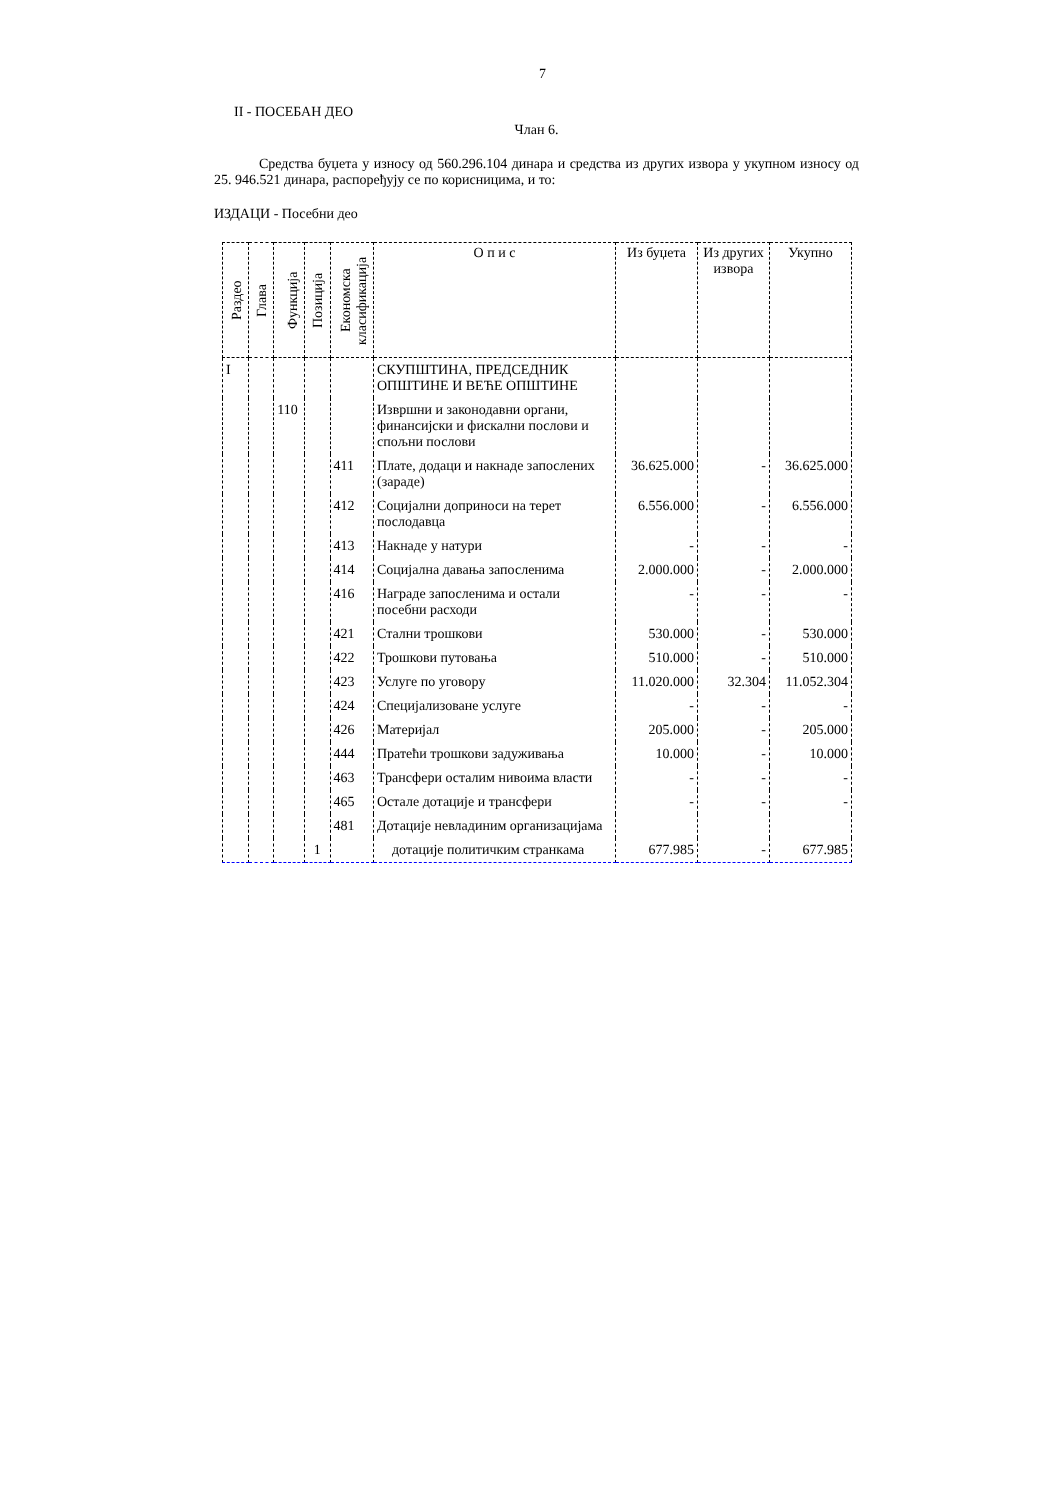7
II - ПОСЕБАН ДЕО
Члан 6.
Средства буџета у износу од 560.296.104 динара и средства из других извора у укупном износу од 25. 946.521 динара, распоређују се по корисницима, и то:
ИЗДАЦИ - Посебни део
| Раздео | Глава | Функција | Позиција | Економска класификација | О п и с | Из буџета | Из других извора | Укупно |
| --- | --- | --- | --- | --- | --- | --- | --- | --- |
| I | | | | | СКУПШТИНА, ПРЕДСЕДНИК ОПШТИНЕ И ВЕЋЕ ОПШТИНЕ | | | |
| | | 110 | | | Извршни и законодавни органи, финансијски и фискални послови и спољни послови | | | |
| | | | | 411 | Плате, додаци и накнаде запослених (зараде) | 36.625.000 | - | 36.625.000 |
| | | | | 412 | Социјални доприноси на терет послодавца | 6.556.000 | - | 6.556.000 |
| | | | | 413 | Накнаде у натури | - | - | - |
| | | | | 414 | Социјална давања запосленима | 2.000.000 | - | 2.000.000 |
| | | | | 416 | Награде запосленима и остали посебни расходи | - | - | - |
| | | | | 421 | Стални трошкови | 530.000 | - | 530.000 |
| | | | | 422 | Трошкови путовања | 510.000 | - | 510.000 |
| | | | | 423 | Услуге по уговору | 11.020.000 | 32.304 | 11.052.304 |
| | | | | 424 | Специјализоване услуге | - | - | - |
| | | | | 426 | Материјал | 205.000 | - | 205.000 |
| | | | | 444 | Пратећи трошкови задуживања | 10.000 | - | 10.000 |
| | | | | 463 | Трансфери осталим нивоима власти | - | - | - |
| | | | | 465 | Остале дотације и трансфери | - | - | - |
| | | | | 481 | Дотације невладиним организацијама | | | |
| | | | 1 | | дотације политичким странкама | 677.985 | - | 677.985 |